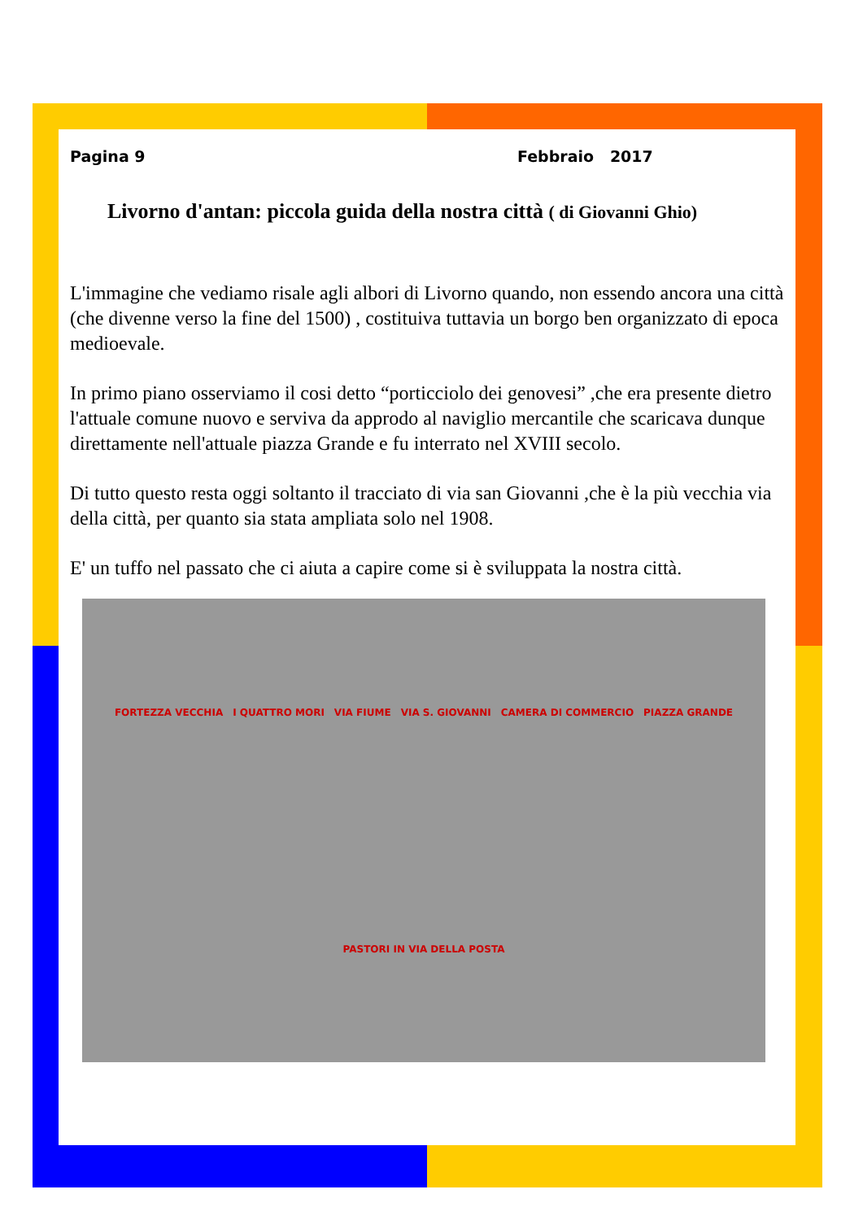Pagina 9 Febbraio 2017
Livorno d'antan: piccola guida della nostra città ( di Giovanni Ghio)
L'immagine che vediamo risale agli albori di Livorno quando, non essendo ancora una città (che divenne verso la fine del 1500) , costituiva tuttavia un borgo ben organizzato di epoca medioevale.
In primo piano osserviamo il cosi detto “porticciolo dei genovesi” ,che era presente dietro l'attuale comune nuovo e serviva da approdo al naviglio mercantile che scaricava dunque direttamente nell'attuale piazza Grande e fu interrato nel XVIII secolo.
Di tutto questo resta oggi soltanto il tracciato di via san Giovanni ,che è la più vecchia via della città, per quanto sia stata ampliata solo nel 1908.
E' un tuffo nel passato che ci aiuta a capire come si è sviluppata la nostra città.
FORTEZZA VECCHIA I QUATTRO MORI VIA FIUME VIA S. GIOVANNI CAMERA DI COMMERCIO PIAZZA GRANDE PASTORI IN VIA DELLA POSTA